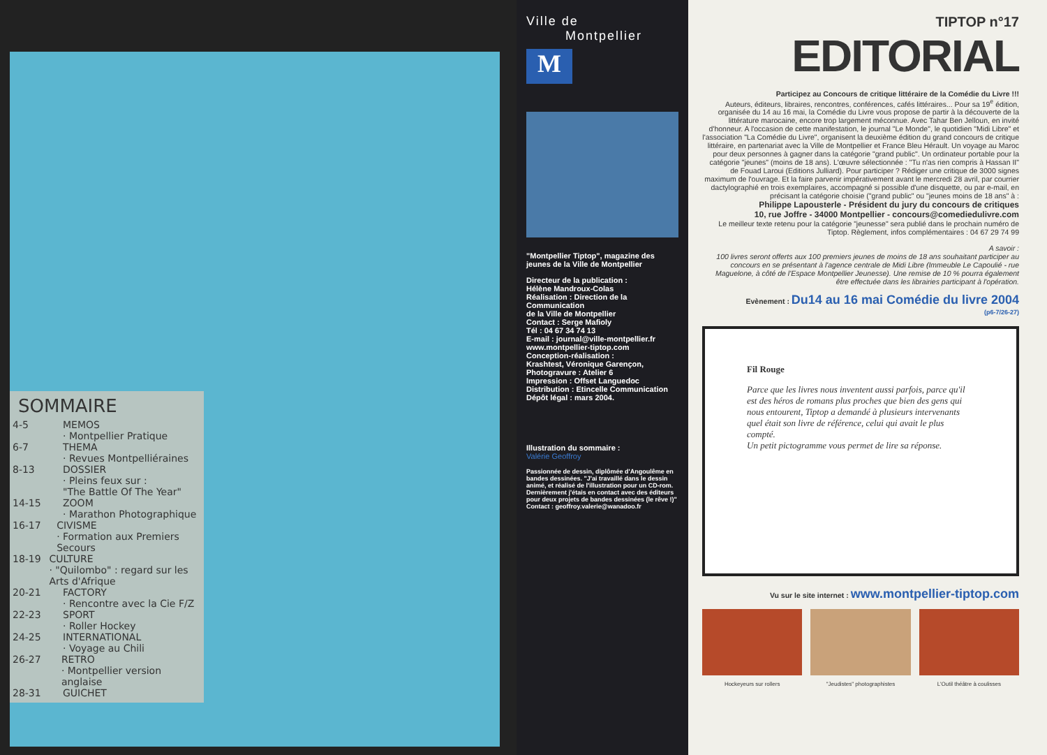SOMMAIRE
4-5 MEMOS
· Montpellier Pratique
6-7 THEMA
· Revues Montpelliéraines
8-13 DOSSIER
· Pleins feux sur :
"The Battle Of The Year"
14-15 ZOOM
· Marathon Photographique
16-17 CIVISME
· Formation aux Premiers Secours
18-19 CULTURE
· "Quilombo" : regard sur les Arts d'Afrique
20-21 FACTORY
· Rencontre avec la Cie F/Z
22-23 SPORT
· Roller Hockey
24-25 INTERNATIONAL
· Voyage au Chili
26-27 RETRO
· Montpellier version anglaise
28-31 GUICHET
Ville de
Montpellier
M
"Montpellier Tiptop", magazine des jeunes de la Ville de Montpellier
Directeur de la publication :
Hélène Mandroux-Colas
Réalisation : Direction de la Communication
de la Ville de Montpellier
Contact : Serge Mafioly
Tél : 04 67 34 74 13
E-mail : journal@ville-montpellier.fr
www.montpellier-tiptop.com
Conception-réalisation :
Krashtest, Véronique Garençon,
Photogravure : Atelier 6
Impression : Offset Languedoc
Distribution : Etincelle Communication
Dépôt légal : mars 2004.
Illustration du sommaire :
Valérie Geoffroy
Passionnée de dessin, diplômée d'Angoulême en bandes dessinées. "J'ai travaillé dans le dessin animé, et réalisé de l'illustration pour un CD-rom. Dernièrement j'étais en contact avec des éditeurs pour deux projets de bandes dessinées (le rêve !)"
Contact : geoffroy.valerie@wanadoo.fr
TIPTOP n°17
EDITORIAL
Participez au Concours de critique littéraire de la Comédie du Livre !!!
Auteurs, éditeurs, libraires, rencontres, conférences, cafés littéraires... Pour sa 19<sup>e</sup> édition, organisée du 14 au 16 mai, la Comédie du Livre vous propose de partir à la découverte de la littérature marocaine, encore trop largement méconnue. Avec Tahar Ben Jelloun, en invité d'honneur. A l'occasion de cette manifestation, le journal "Le Monde", le quotidien "Midi Libre" et l'association "La Comédie du Livre", organisent la deuxième édition du grand concours de critique littéraire, en partenariat avec la Ville de Montpellier et France Bleu Hérault. Un voyage au Maroc pour deux personnes à gagner dans la catégorie "grand public". Un ordinateur portable pour la catégorie "jeunes" (moins de 18 ans). L'œuvre sélectionnée : "Tu n'as rien compris à Hassan II" de Fouad Laroui (Editions Julliard). Pour participer ? Rédiger une critique de 3000 signes maximum de l'ouvrage. Et la faire parvenir impérativement avant le mercredi 28 avril, par courrier dactylographié en trois exemplaires, accompagné si possible d'une disquette, ou par e-mail, en précisant la catégorie choisie ("grand public" ou "jeunes moins de 18 ans" à :
Philippe Lapousterle - Président du jury du concours de critiques
10, rue Joffre - 34000 Montpellier - concours@comediedulivre.com
Le meilleur texte retenu pour la catégorie "jeunesse" sera publié dans le prochain numéro de Tiptop. Règlement, infos complémentaires : 04 67 29 74 99
A savoir :
100 livres seront offerts aux 100 premiers jeunes de moins de 18 ans souhaitant participer au concours en se présentant à l'agence centrale de Midi Libre (Immeuble Le Capoulié - rue Maguelone, à côté de l'Espace Montpellier Jeunesse). Une remise de 10 % pourra également être effectuée dans les librairies participant à l'opération.
Evènement : Du14 au 16 mai Comédie du livre 2004
(p6-7/26-27)
Fil Rouge
Parce que les livres nous inventent aussi parfois, parce qu'il est des héros de romans plus proches que bien des gens qui nous entourent, Tiptop a demandé à plusieurs intervenants quel était son livre de référence, celui qui avait le plus compté.
Un petit pictogramme vous permet de lire sa réponse.
Vu sur le site internet : www.montpellier-tiptop.com
Hockeyeurs sur rollers "Jeudistes" photographistes L'Outil théâtre à coulisses